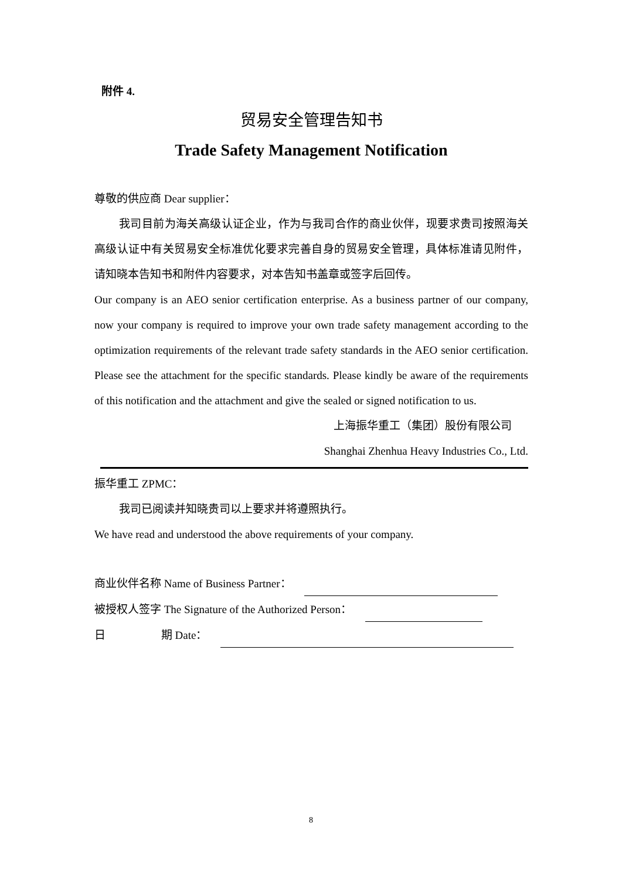附件 4.
贸易安全管理告知书
Trade Safety Management Notification
尊敬的供应商 Dear supplier：
我司目前为海关高级认证企业，作为与我司合作的商业伙伴，现要求贵司按照海关高级认证中有关贸易安全标准优化要求完善自身的贸易安全管理，具体标准请见附件，请知晓本告知书和附件内容要求，对本告知书盖章或签字后回传。
Our company is an AEO senior certification enterprise. As a business partner of our company, now your company is required to improve your own trade safety management according to the optimization requirements of the relevant trade safety standards in the AEO senior certification. Please see the attachment for the specific standards. Please kindly be aware of the requirements of this notification and the attachment and give the sealed or signed notification to us.
上海振华重工（集团）股份有限公司
Shanghai Zhenhua Heavy Industries Co., Ltd.
振华重工 ZPMC：
我司已阅读并知晓贵司以上要求并将遵照执行。
We have read and understood the above requirements of your company.
商业伙伴名称 Name of Business Partner：
被授权人签字 The Signature of the Authorized Person：
日 期 Date：
8